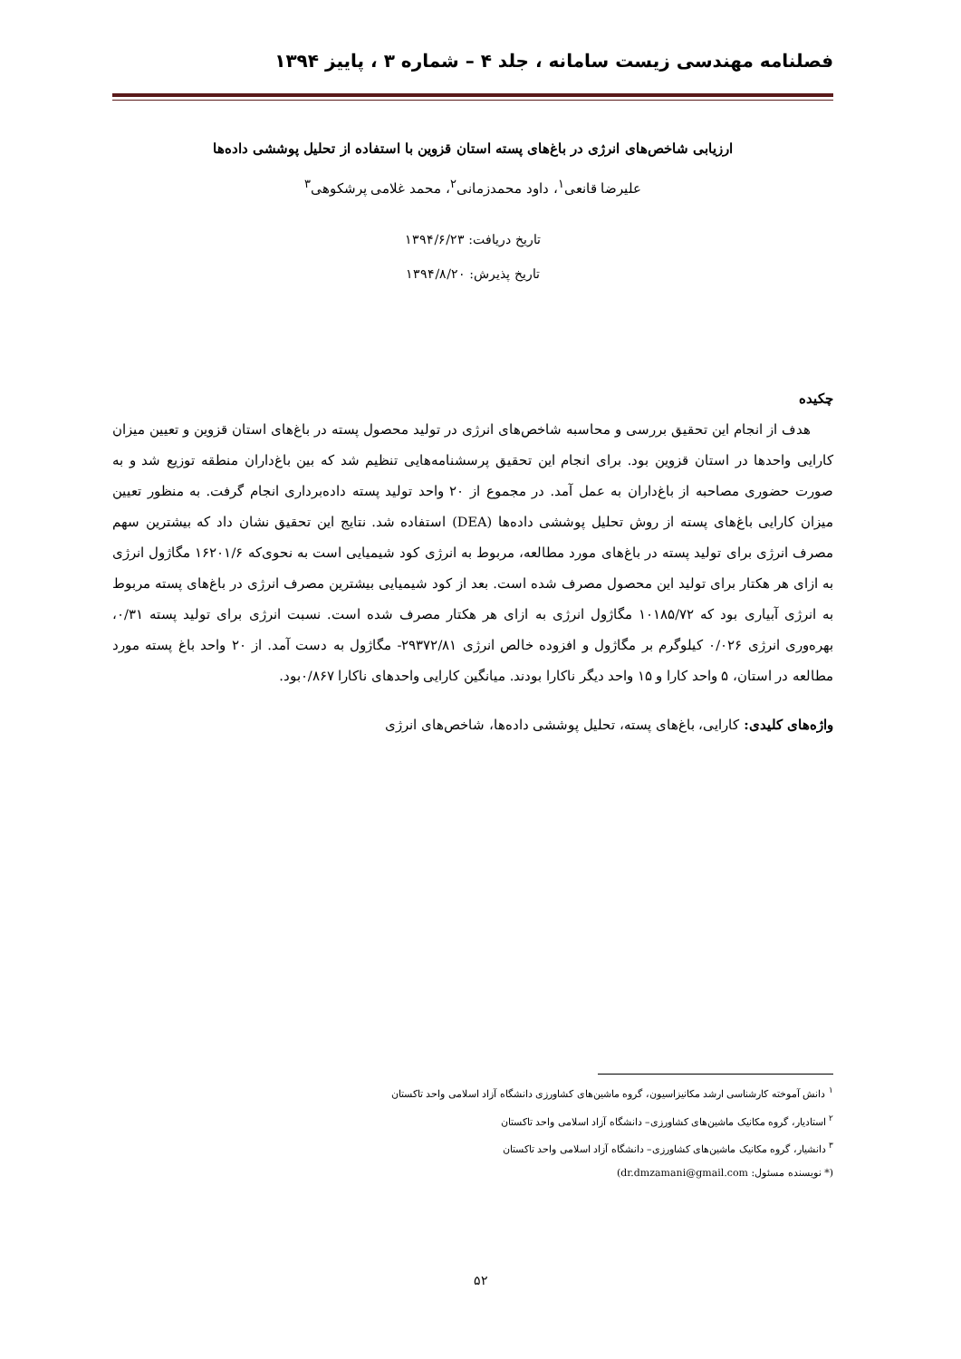فصلنامه مهندسی زیست سامانه ، جلد ۴ – شماره ۳ ، پاییز ۱۳۹۴
ارزیابی شاخص‌های انرژی در باغ‌های پسته استان قزوین با استفاده از تحلیل پوششی داده‌ها
علیرضا قانعی<sup>۱</sup>، داود محمدزمانی<sup>۲</sup>، محمد غلامی پرشکوهی<sup>۳</sup>
تاریخ دریافت: ۱۳۹۴/۶/۲۳
تاریخ پذیرش: ۱۳۹۴/۸/۲۰
چکیده
هدف از انجام این تحقیق بررسی و محاسبه شاخص‌های انرژی در تولید محصول پسته در باغ‌های استان قزوین و تعیین میزان کارایی واحدها در استان قزوین بود. برای انجام این تحقیق پرسشنامه‌هایی تنظیم شد که بین باغ‌داران منطقه توزیع شد و به صورت حضوری مصاحبه از باغ‌داران به عمل آمد. در مجموع از ۲۰ واحد تولید پسته داده‌برداری انجام گرفت. به منظور تعیین میزان کارایی باغ‌های پسته از روش تحلیل پوششی داده‌ها (DEA) استفاده شد. نتایج این تحقیق نشان داد که بیشترین سهم مصرف انرژی برای تولید پسته در باغ‌های مورد مطالعه، مربوط به انرژی کود شیمیایی است به نحوی‌که ۱۶۲۰۱/۶ مگاژول انرژی به ازای هر هکتار برای تولید این محصول مصرف شده است. بعد از کود شیمیایی بیشترین مصرف انرژی در باغ‌های پسته مربوط به انرژی آبیاری بود که ۱۰۱۸۵/۷۲ مگاژول انرژی به ازای هر هکتار مصرف شده است. نسبت انرژی برای تولید پسته ۰/۳۱، بهره‌وری انرژی ۰/۰۲۶ کیلوگرم بر مگاژول و افزوده خالص انرژی ۲۹۳۷۲/۸۱- مگاژول به دست آمد. از ۲۰ واحد باغ پسته مورد مطالعه در استان، ۵ واحد کارا و ۱۵ واحد دیگر ناکارا بودند. میانگین کارایی واحدهای ناکارا ۰/۸۶۷بود.
واژه‌های کلیدی: کارایی، باغ‌های پسته، تحلیل پوششی داده‌ها، شاخص‌های انرژی
<sup>۱</sup> دانش آموخته کارشناسی ارشد مکانیزاسیون، گروه ماشین‌های کشاورزی دانشگاه آزاد اسلامی واحد تاکستان
<sup>۲</sup> استادیار، گروه مکانیک ماشین‌های کشاورزی– دانشگاه آزاد اسلامی واحد تاکستان
<sup>۳</sup> دانشیار، گروه مکانیک ماشین‌های کشاورزی– دانشگاه آزاد اسلامی واحد تاکستان
(* نویسنده مسئول: dr.dmzamani@gmail.com)
۵۲